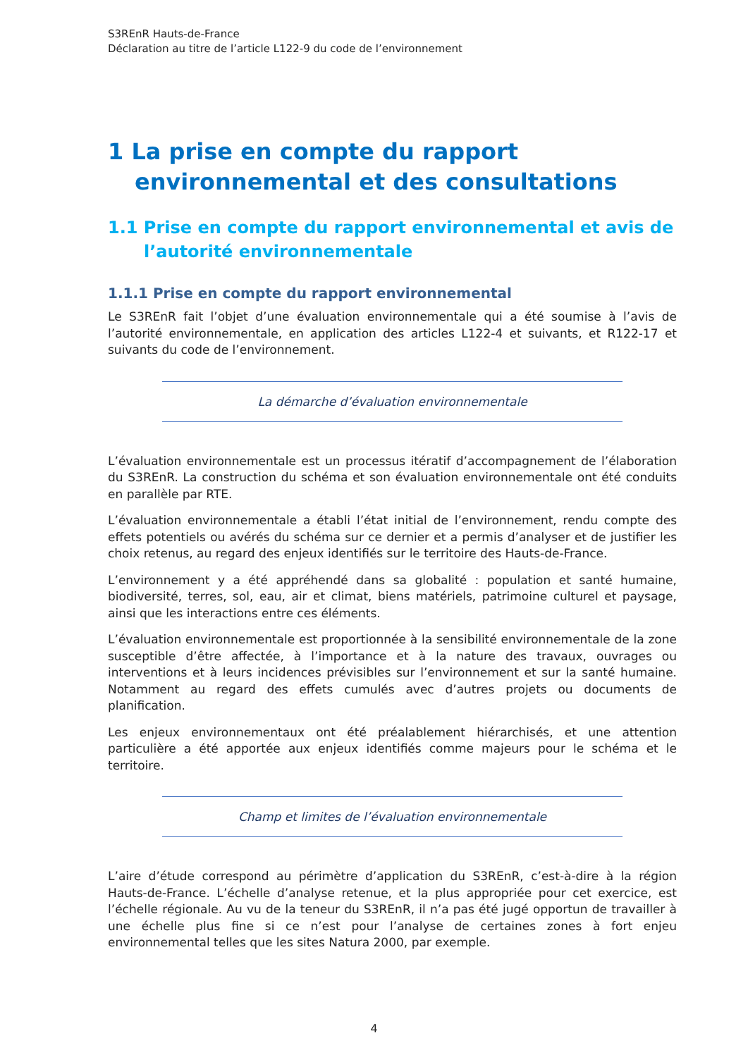S3REnR Hauts-de-France
Déclaration au titre de l’article L122-9 du code de l’environnement
1 La prise en compte du rapport environnemental et des consultations
1.1 Prise en compte du rapport environnemental et avis de l’autorité environnementale
1.1.1 Prise en compte du rapport environnemental
Le S3REnR fait l’objet d’une évaluation environnementale qui a été soumise à l’avis de l’autorité environnementale, en application des articles L122-4 et suivants, et R122-17 et suivants du code de l’environnement.
La démarche d’évaluation environnementale
L’évaluation environnementale est un processus itératif d’accompagnement de l’élaboration du S3REnR. La construction du schéma et son évaluation environnementale ont été conduits en parallèle par RTE.
L’évaluation environnementale a établi l’état initial de l’environnement, rendu compte des effets potentiels ou avérés du schéma sur ce dernier et a permis d’analyser et de justifier les choix retenus, au regard des enjeux identifiés sur le territoire des Hauts-de-France.
L’environnement y a été appréhendé dans sa globalité : population et santé humaine, biodiversité, terres, sol, eau, air et climat, biens matériels, patrimoine culturel et paysage, ainsi que les interactions entre ces éléments.
L’évaluation environnementale est proportionnée à la sensibilité environnementale de la zone susceptible d’être affectée, à l’importance et à la nature des travaux, ouvrages ou interventions et à leurs incidences prévisibles sur l’environnement et sur la santé humaine. Notamment au regard des effets cumulés avec d’autres projets ou documents de planification.
Les enjeux environnementaux ont été préalablement hiérarchisés, et une attention particulière a été apportée aux enjeux identifiés comme majeurs pour le schéma et le territoire.
Champ et limites de l’évaluation environnementale
L’aire d’étude correspond au périmètre d’application du S3REnR, c’est-à-dire à la région Hauts-de-France. L’échelle d’analyse retenue, et la plus appropriée pour cet exercice, est l’échelle régionale. Au vu de la teneur du S3REnR, il n’a pas été jugé opportun de travailler à une échelle plus fine si ce n’est pour l’analyse de certaines zones à fort enjeu environnemental telles que les sites Natura 2000, par exemple.
4